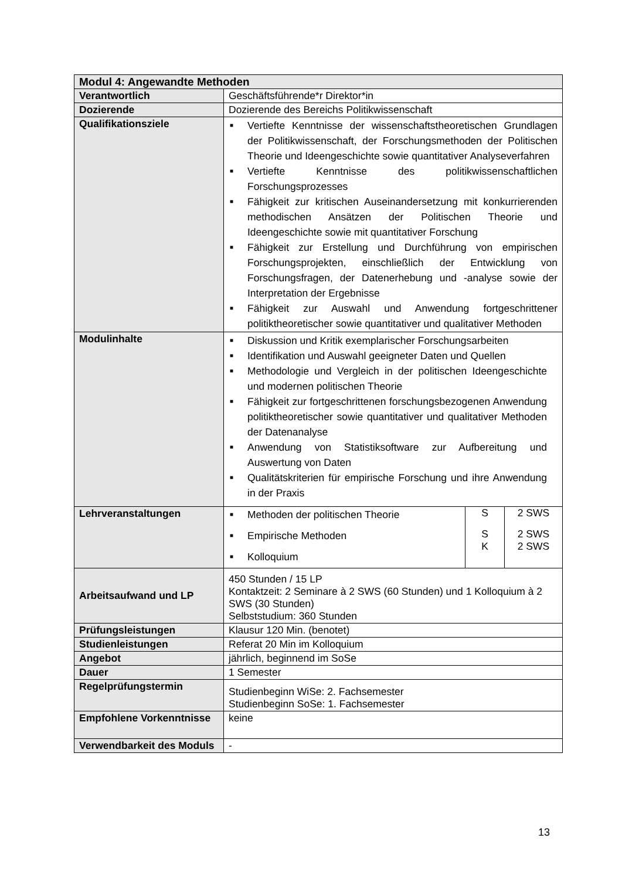| Modul 4: Angewandte Methoden | |
| Verantwortlich | Geschäftsführende*r Direktor*in |
| Dozierende | Dozierende des Bereichs Politikwissenschaft |
| Qualifikationsziele | ■ Vertiefte Kenntnisse der wissenschaftstheoretischen Grundlagen der Politikwissenschaft, der Forschungsmethoden der Politischen Theorie und Ideengeschichte sowie quantitativer Analyseverfahren ■ Vertiefte Kenntnisse des politikwissenschaftlichen Forschungsprozesses ■ Fähigkeit zur kritischen Auseinandersetzung mit konkurrierenden methodischen Ansätzen der Politischen Theorie und Ideengeschichte sowie mit quantitativer Forschung ■ Fähigkeit zur Erstellung und Durchführung von empirischen Forschungsprojekten, einschließlich der Entwicklung von Forschungsfragen, der Datenerhebung und -analyse sowie der Interpretation der Ergebnisse ■ Fähigkeit zur Auswahl und Anwendung fortgeschrittener politiktheoretischer sowie quantitativer und qualitativer Methoden |
| Modulinhalte | ■ Diskussion und Kritik exemplarischer Forschungsarbeiten ■ Identifikation und Auswahl geeigneter Daten und Quellen ■ Methodologie und Vergleich in der politischen Ideengeschichte und modernen politischen Theorie ■ Fähigkeit zur fortgeschrittenen forschungsbezogenen Anwendung politiktheoretischer sowie quantitativer und qualitativer Methoden der Datenanalyse ■ Anwendung von Statistiksoftware zur Aufbereitung und Auswertung von Daten ■ Qualitätskriterien für empirische Forschung und ihre Anwendung in der Praxis |
| Lehrveranstaltungen | / ■ Methoden der politischen Theorie / S / 2 SWS / / ■ Empirische Methoden ■ Kolloquium / S K / 2 SWS 2 SWS / |
| Arbeitsaufwand und LP | 450 Stunden / 15 LP Kontaktzeit: 2 Seminare à 2 SWS (60 Stunden) und 1 Kolloquium à 2 SWS (30 Stunden) Selbststudium: 360 Stunden |
| Prüfungsleistungen | Klausur 120 Min. (benotet) |
| Studienleistungen | Referat 20 Min im Kolloquium |
| Angebot | jährlich, beginnend im SoSe |
| Dauer | 1 Semester |
| Regelprüfungstermin | Studienbeginn WiSe: 2. Fachsemester Studienbeginn SoSe: 1. Fachsemester |
| Empfohlene Vorkenntnisse | keine |
| Verwendbarkeit des Moduls | - |
13